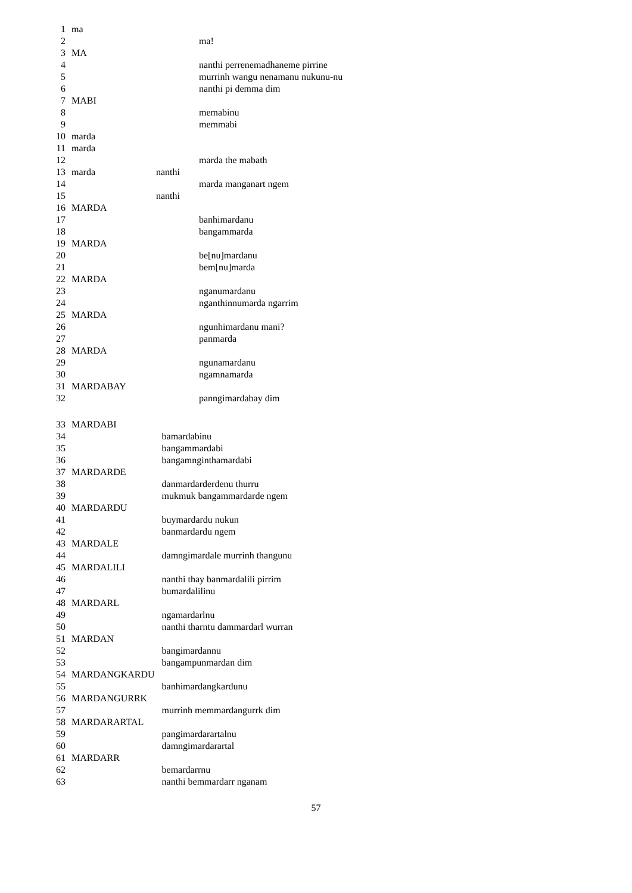| 1 | ma | | |
| 2 | | | ma! |
| 3 | MA | | |
| 4 | | | nanthi perrenemadhaneme pirrine |
| 5 | | | murrinh wangu nenamanu nukunu-nu |
| 6 | | | nanthi pi demma dim |
| 7 | MABI | | |
| 8 | | | memabinu |
| 9 | | | memmabi |
| 10 | marda | | |
| 11 | marda | | |
| 12 | | | marda the mabath |
| 13 | marda | nanthi | |
| 14 | | | marda manganart ngem |
| 15 | | nanthi | |
| 16 | MARDA | | |
| 17 | | | banhimardanu |
| 18 | | | bangammarda |
| 19 | MARDA | | |
| 20 | | | be[nu]mardanu |
| 21 | | | bem[nu]marda |
| 22 | MARDA | | |
| 23 | | | nganumardanu |
| 24 | | | nganthinnumarda ngarrim |
| 25 | MARDA | | |
| 26 | | | ngunhimardanu mani? |
| 27 | | | panmarda |
| 28 | MARDA | | |
| 29 | | | ngunamardanu |
| 30 | | | ngamnamarda |
| 31 | MARDABAY | | |
| 32 | | | panngimardabay dim |
| 33 | MARDABI | |
| 34 | | bamardabinu |
| 35 | | bangammardabi |
| 36 | | bangamnginthamardabi |
| 37 | MARDARDE | |
| 38 | | danmardarderdenu thurru |
| 39 | | mukmuk bangammardarde ngem |
| 40 | MARDARDU | |
| 41 | | buymardardu nukun |
| 42 | | banmardardu ngem |
| 43 | MARDALE | |
| 44 | | damngimardale murrinh thangunu |
| 45 | MARDALILI | |
| 46 | | nanthi thay banmardalili pirrim |
| 47 | | bumardalilinu |
| 48 | MARDARL | |
| 49 | | ngamardarlnu |
| 50 | | nanthi tharntu dammardarl wurran |
| 51 | MARDAN | |
| 52 | | bangimardannu |
| 53 | | bangampunmardan dim |
| 54 | MARDANGKARDU | |
| 55 | | banhimardangkardunu |
| 56 | MARDANGURRK | |
| 57 | | murrinh memmardangurrk dim |
| 58 | MARDARARTAL | |
| 59 | | pangimardarartalnu |
| 60 | | damngimardarartal |
| 61 | MARDARR | |
| 62 | | bemardarrnu |
| 63 | | nanthi bemmardarr nganam |
57